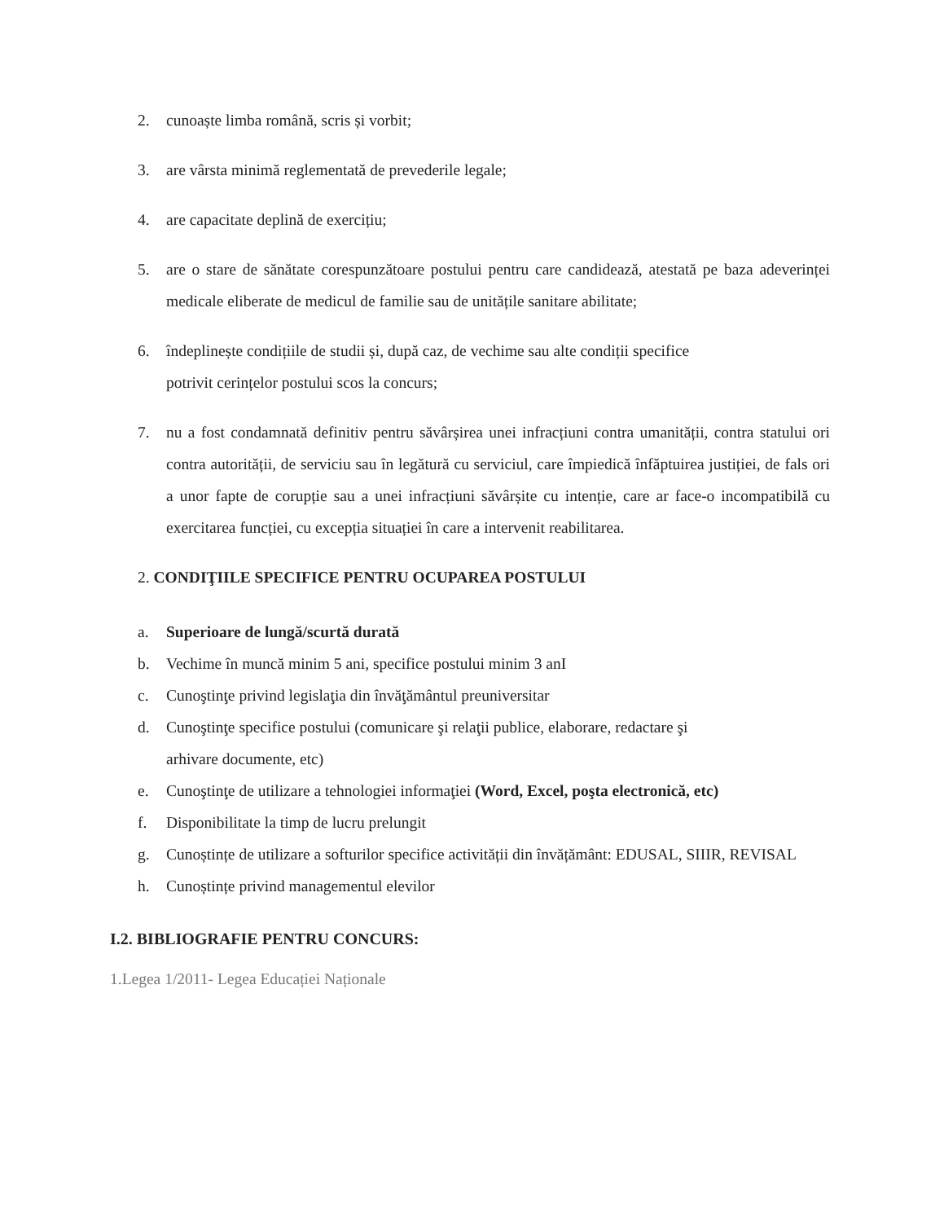2. cunoaște limba română, scris și vorbit;
3. are vârsta minimă reglementată de prevederile legale;
4. are capacitate deplină de exercițiu;
5. are o stare de sănătate corespunzătoare postului pentru care candidează, atestată pe baza adeverinței medicale eliberate de medicul de familie sau de unitățile sanitare abilitate;
6. îndeplinește condițiile de studii și, după caz, de vechime sau alte condiții specifice
potrivit cerințelor postului scos la concurs;
7. nu a fost condamnată definitiv pentru săvârșirea unei infracțiuni contra umanității, contra statului ori contra autorității, de serviciu sau în legătură cu serviciul, care împiedică înfăptuirea justiției, de fals ori a unor fapte de corupție sau a unei infracțiuni săvârșite cu intenție, care ar face-o incompatibilă cu exercitarea funcției, cu excepția situației în care a intervenit reabilitarea.
2. CONDIŢIILE SPECIFICE PENTRU OCUPAREA POSTULUI
a. Superioare de lungă/scurtă durată
b. Vechime în muncă minim 5 ani, specifice postului minim 3 anI
c. Cunoştinţe privind legislaţia din învăţământul preuniversitar
d. Cunoştinţe specifice postului (comunicare şi relaţii publice, elaborare, redactare şi
arhivare documente, etc)
e. Cunoştinţe de utilizare a tehnologiei informaţiei (Word, Excel, poşta electronică, etc)
f. Disponibilitate la timp de lucru prelungit
g. Cunoștințe de utilizare a softurilor specifice activității din învățământ: EDUSAL, SIIIR, REVISAL
h. Cunoștințe privind managementul elevilor
I.2. BIBLIOGRAFIE PENTRU CONCURS:
1.Legea 1/2011- Legea Educației Naționale